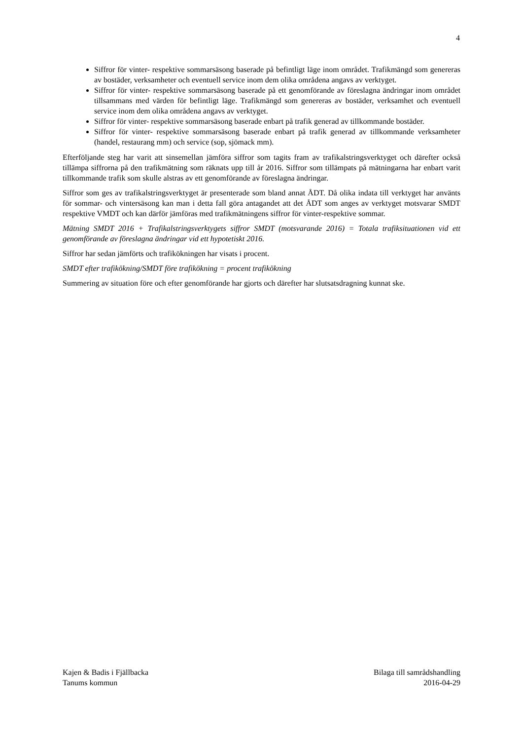4
Siffror för vinter- respektive sommarsäsong baserade på befintligt läge inom området. Trafikmängd som genereras av bostäder, verksamheter och eventuell service inom dem olika områdena angavs av verktyget.
Siffror för vinter- respektive sommarsäsong baserade på ett genomförande av föreslagna ändringar inom området tillsammans med värden för befintligt läge. Trafikmängd som genereras av bostäder, verksamhet och eventuell service inom dem olika områdena angavs av verktyget.
Siffror för vinter- respektive sommarsäsong baserade enbart på trafik generad av tillkommande bostäder.
Siffror för vinter- respektive sommarsäsong baserade enbart på trafik generad av tillkommande verksamheter (handel, restaurang mm) och service (sop, sjömack mm).
Efterföljande steg har varit att sinsemellan jämföra siffror som tagits fram av trafikalstringsverktyget och därefter också tillämpa siffrorna på den trafikmätning som räknats upp till år 2016. Siffror som tillämpats på mätningarna har enbart varit tillkommande trafik som skulle alstras av ett genomförande av föreslagna ändringar.
Siffror som ges av trafikalstringsverktyget är presenterade som bland annat ÅDT. Då olika indata till verktyget har använts för sommar- och vintersäsong kan man i detta fall göra antagandet att det ÅDT som anges av verktyget motsvarar SMDT respektive VMDT och kan därför jämföras med trafikmätningens siffror för vinter-respektive sommar.
Mätning SMDT 2016 + Trafikalstringsverktygets siffror SMDT (motsvarande 2016) = Totala trafiksituationen vid ett genomförande av föreslagna ändringar vid ett hypotetiskt 2016.
Siffror har sedan jämförts och trafikökningen har visats i procent.
SMDT efter trafikökning/SMDT före trafikökning = procent trafikökning
Summering av situation före och efter genomförande har gjorts och därefter har slutsatsdragning kunnat ske.
Kajen & Badis i Fjällbacka
Tanums kommun
Bilaga till samrådshandling
2016-04-29